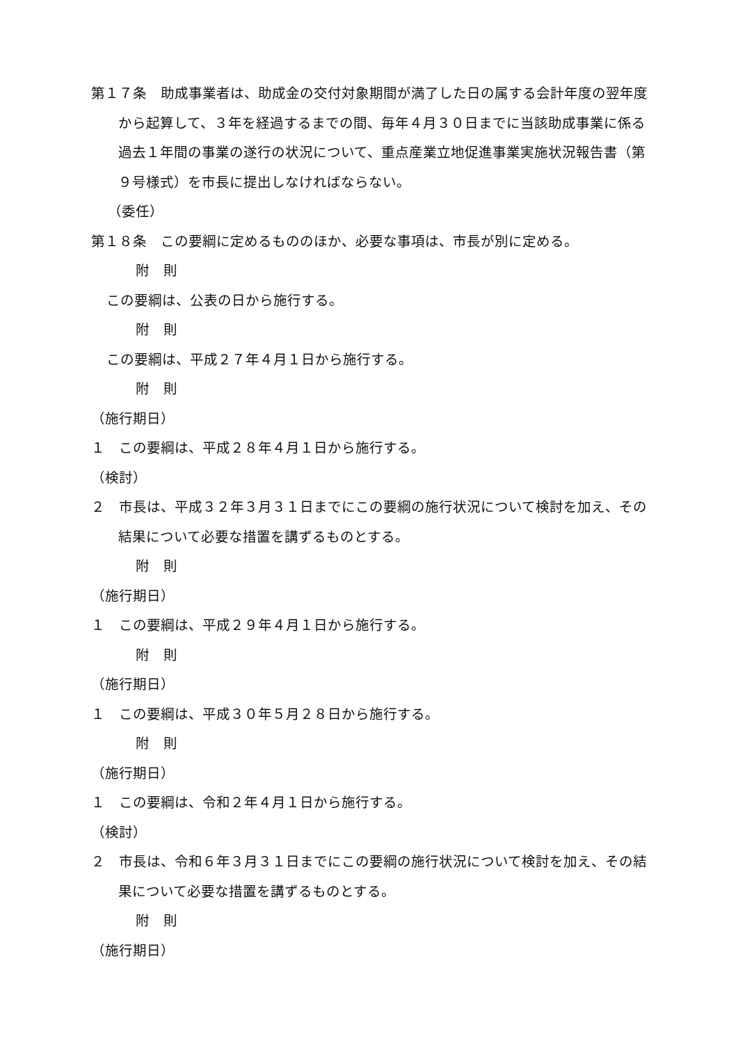第１７条　助成事業者は、助成金の交付対象期間が満了した日の属する会計年度の翌年度から起算して、３年を経過するまでの間、毎年４月３０日までに当該助成事業に係る過去１年間の事業の遂行の状況について、重点産業立地促進事業実施状況報告書（第９号様式）を市長に提出しなければならない。
（委任）
第１８条　この要綱に定めるもののほか、必要な事項は、市長が別に定める。
附　則
この要綱は、公表の日から施行する。
附　則
この要綱は、平成２７年４月１日から施行する。
附　則
（施行期日）
１　この要綱は、平成２８年４月１日から施行する。
（検討）
２　市長は、平成３２年３月３１日までにこの要綱の施行状況について検討を加え、その結果について必要な措置を講ずるものとする。
附　則
（施行期日）
１　この要綱は、平成２９年４月１日から施行する。
附　則
（施行期日）
１　この要綱は、平成３０年５月２８日から施行する。
附　則
（施行期日）
１　この要綱は、令和２年４月１日から施行する。
（検討）
２　市長は、令和６年３月３１日までにこの要綱の施行状況について検討を加え、その結果について必要な措置を講ずるものとする。
附　則
（施行期日）